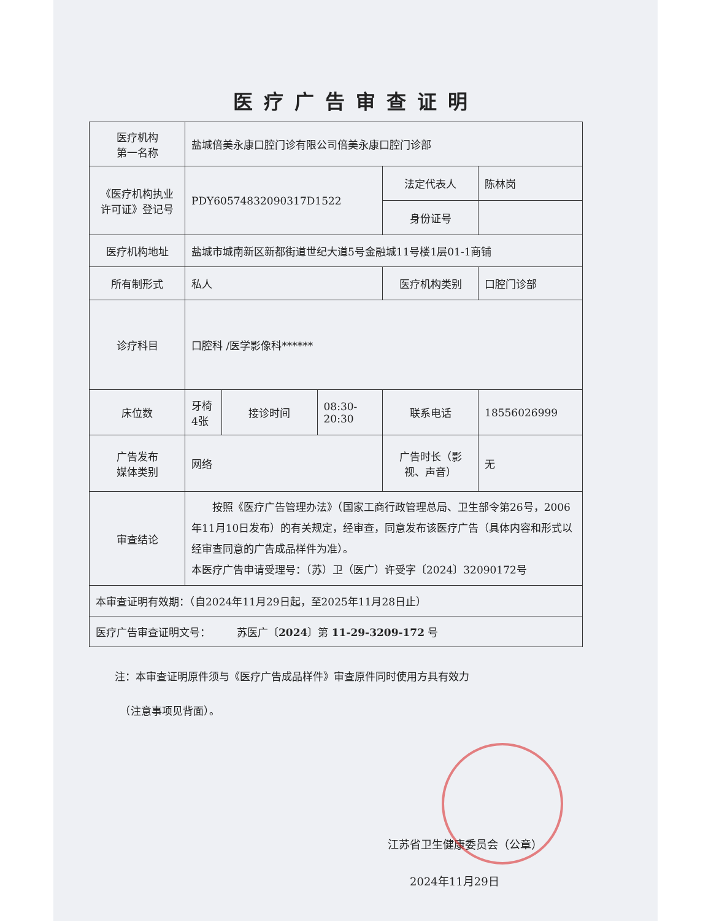医疗广告审查证明
| 医疗机构 第一名称 | 盐城倍美永康口腔门诊有限公司倍美永康口腔门诊部 | | | | | |
| 《医疗机构执业许可证》登记号 | PDY60574832090317D1522 | | | 法定代表人 | 陈林岗 | |
| | | | | 身份证号 | | |
| 医疗机构地址 | 盐城市城南新区新都街道世纪大道5号金融城11号楼1层01-1商铺 | | | | | |
| 所有制形式 | 私人 | | | 医疗机构类别 | | 口腔门诊部 |
| 诊疗科目 | 口腔科 /医学影像科****** | | | | | |
| 床位数 | 牙椅4张 | 接诊时间 | 08:30-20:30 | 联系电话 | 18556026999 | |
| 广告发布 媒体类别 | 网络 | | | 广告时长（影视、声音） | 无 | |
| 审查结论 | 按照《医疗广告管理办法》（国家工商行政管理总局、卫生部令第26号，2006年11月10日发布）的有关规定，经审查，同意发布该医疗广告（具体内容和形式以经审查同意的广告成品样件为准）。 本医疗广告申请受理号：（苏）卫（医广）许受字〔2024〕32090172号 | | | | | |
| 本审查证明有效期：（自2024年11月29日起，至2025年11月28日止） | | | | | | |
| 医疗广告审查证明文号： 苏医广〔 2024 〕第 11-29-3209-172 号 | | | | | | |
注：本审查证明原件须与《医疗广告成品样件》审查原件同时使用方具有效力
　（注意事项见背面）。
江苏省卫生健康委员会（公章）
　　2024年11月29日